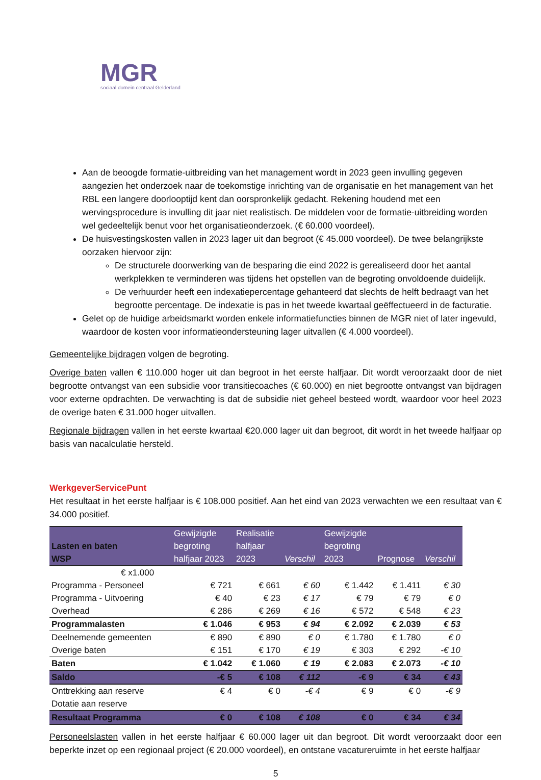MGR
sociaal domein centraal Gelderland
Aan de beoogde formatie-uitbreiding van het management wordt in 2023 geen invulling gegeven aangezien het onderzoek naar de toekomstige inrichting van de organisatie en het management van het RBL een langere doorlooptijd kent dan oorspronkelijk gedacht. Rekening houdend met een wervingsprocedure is invulling dit jaar niet realistisch. De middelen voor de formatie-uitbreiding worden wel gedeeltelijk benut voor het organisatieonderzoek. (€ 60.000 voordeel).
De huisvestingskosten vallen in 2023 lager uit dan begroot (€ 45.000 voordeel). De twee belangrijkste oorzaken hiervoor zijn:
De structurele doorwerking van de besparing die eind 2022 is gerealiseerd door het aantal werkplekken te verminderen was tijdens het opstellen van de begroting onvoldoende duidelijk.
De verhuurder heeft een indexatiepercentage gehanteerd dat slechts de helft bedraagt van het begrootte percentage. De indexatie is pas in het tweede kwartaal geëffectueerd in de facturatie.
Gelet op de huidige arbeidsmarkt worden enkele informatiefuncties binnen de MGR niet of later ingevuld, waardoor de kosten voor informatieondersteuning lager uitvallen (€ 4.000 voordeel).
Gemeentelijke bijdragen volgen de begroting.
Overige baten vallen € 110.000 hoger uit dan begroot in het eerste halfjaar. Dit wordt veroorzaakt door de niet begrootte ontvangst van een subsidie voor transitiecoaches (€ 60.000) en niet begrootte ontvangst van bijdragen voor externe opdrachten. De verwachting is dat de subsidie niet geheel besteed wordt, waardoor voor heel 2023 de overige baten € 31.000 hoger uitvallen.
Regionale bijdragen vallen in het eerste kwartaal €20.000 lager uit dan begroot, dit wordt in het tweede halfjaar op basis van nacalculatie hersteld.
WerkgeverServicePunt
Het resultaat in het eerste halfjaar is € 108.000 positief. Aan het eind van 2023 verwachten we een resultaat van € 34.000 positief.
| Lasten en baten WSP | Gewijzigde begroting halfjaar 2023 | Realisatie halfjaar 2023 | Verschil | Gewijzigde begroting 2023 | Prognose | Verschil |
| --- | --- | --- | --- | --- | --- | --- |
| € x1.000 | | | | | | |
| Programma - Personeel | € 721 | € 661 | € 60 | € 1.442 | € 1.411 | € 30 |
| Programma - Uitvoering | € 40 | € 23 | € 17 | € 79 | € 79 | € 0 |
| Overhead | € 286 | € 269 | € 16 | € 572 | € 548 | € 23 |
| Programmalasten | € 1.046 | € 953 | € 94 | € 2.092 | € 2.039 | € 53 |
| Deelnemende gemeenten | € 890 | € 890 | € 0 | € 1.780 | € 1.780 | € 0 |
| Overige baten | € 151 | € 170 | € 19 | € 303 | € 292 | -€ 10 |
| Baten | € 1.042 | € 1.060 | € 19 | € 2.083 | € 2.073 | -€ 10 |
| Saldo | -€ 5 | € 108 | € 112 | -€ 9 | € 34 | € 43 |
| Onttrekking aan reserve | € 4 | € 0 | -€ 4 | € 9 | € 0 | -€ 9 |
| Dotatie aan reserve | | | | | | |
| Resultaat Programma | € 0 | € 108 | € 108 | € 0 | € 34 | € 34 |
Personeelslasten vallen in het eerste halfjaar € 60.000 lager uit dan begroot. Dit wordt veroorzaakt door een beperkte inzet op een regionaal project (€ 20.000 voordeel), en ontstane vacatureruimte in het eerste halfjaar
5